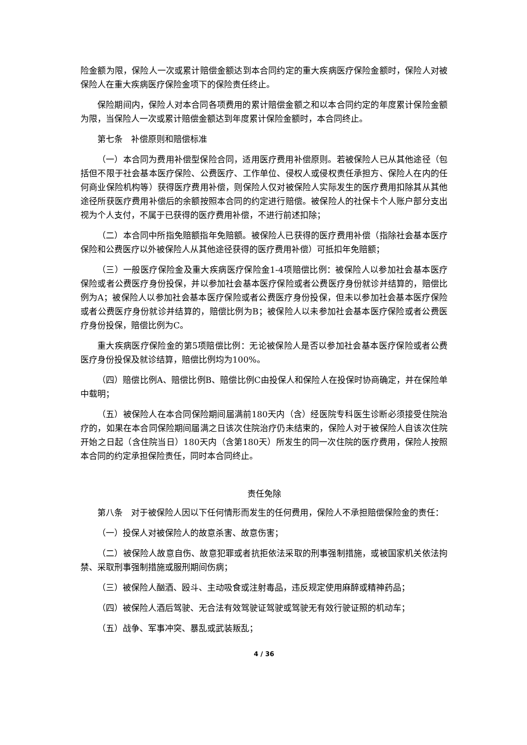险金额为限，保险人一次或累计赔偿金额达到本合同约定的重大疾病医疗保险金额时，保险人对被保险人在重大疾病医疗保险金项下的保险责任终止。
保险期间内，保险人对本合同各项费用的累计赔偿金额之和以本合同约定的年度累计保险金额为限，当保险人一次或累计赔偿金额达到年度累计保险金额时，本合同终止。
第七条　补偿原则和赔偿标准
（一）本合同为费用补偿型保险合同，适用医疗费用补偿原则。若被保险人已从其他途径（包括但不限于社会基本医疗保险、公费医疗、工作单位、侵权人或侵权责任承担方、保险人在内的任何商业保险机构等）获得医疗费用补偿，则保险人仅对被保险人实际发生的医疗费用扣除其从其他途径所获医疗费用补偿后的余额按照本合同的约定进行赔偿。被保险人的社保卡个人账户部分支出视为个人支付，不属于已获得的医疗费用补偿，不进行前述扣除；
（二）本合同中所指免赔额指年免赔额。被保险人已获得的医疗费用补偿（指除社会基本医疗保险和公费医疗以外被保险人从其他途径获得的医疗费用补偿）可抵扣年免赔额；
（三）一般医疗保险金及重大疾病医疗保险金1-4项赔偿比例：被保险人以参加社会基本医疗保险或者公费医疗身份投保，并以参加社会基本医疗保险或者公费医疗身份就诊并结算的，赔偿比例为A；被保险人以参加社会基本医疗保险或者公费医疗身份投保，但未以参加社会基本医疗保险或者公费医疗身份就诊并结算的，赔偿比例为B；被保险人以未参加社会基本医疗保险或者公费医疗身份投保，赔偿比例为C。
重大疾病医疗保险金的第5项赔偿比例：无论被保险人是否以参加社会基本医疗保险或者公费医疗身份投保及就诊结算，赔偿比例均为100%。
（四）赔偿比例A、赔偿比例B、赔偿比例C由投保人和保险人在投保时协商确定，并在保险单中载明；
（五）被保险人在本合同保险期间届满前180天内（含）经医院专科医生诊断必须接受住院治疗的，如果在本合同保险期间届满之日该次住院治疗仍未结束的，保险人对于被保险人自该次住院开始之日起（含住院当日）180天内（含第180天）所发生的同一次住院的医疗费用，保险人按照本合同的约定承担保险责任，同时本合同终止。
责任免除
第八条　对于被保险人因以下任何情形而发生的任何费用，保险人不承担赔偿保险金的责任：
（一）投保人对被保险人的故意杀害、故意伤害；
（二）被保险人故意自伤、故意犯罪或者抗拒依法采取的刑事强制措施，或被国家机关依法拘禁、采取刑事强制措施或服刑期间伤病；
（三）被保险人酗酒、殴斗、主动吸食或注射毒品，违反规定使用麻醉或精神药品；
（四）被保险人酒后驾驶、无合法有效驾驶证驾驶或驾驶无有效行驶证照的机动车；
（五）战争、军事冲突、暴乱或武装叛乱；
4 / 36